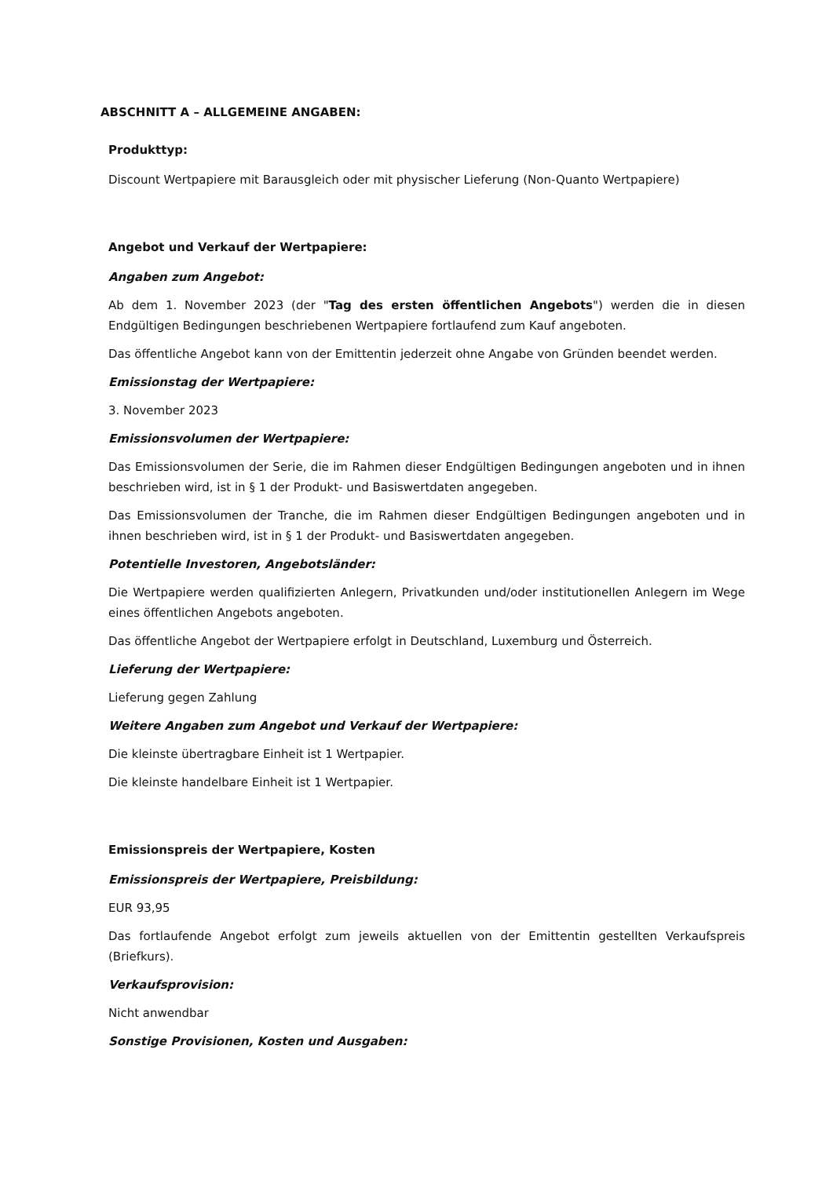ABSCHNITT A – ALLGEMEINE ANGABEN:
Produkttyp:
Discount Wertpapiere mit Barausgleich oder mit physischer Lieferung (Non-Quanto Wertpapiere)
Angebot und Verkauf der Wertpapiere:
Angaben zum Angebot:
Ab dem 1. November 2023 (der "Tag des ersten öffentlichen Angebots") werden die in diesen Endgültigen Bedingungen beschriebenen Wertpapiere fortlaufend zum Kauf angeboten.
Das öffentliche Angebot kann von der Emittentin jederzeit ohne Angabe von Gründen beendet werden.
Emissionstag der Wertpapiere:
3. November 2023
Emissionsvolumen der Wertpapiere:
Das Emissionsvolumen der Serie, die im Rahmen dieser Endgültigen Bedingungen angeboten und in ihnen beschrieben wird, ist in § 1 der Produkt- und Basiswertdaten angegeben.
Das Emissionsvolumen der Tranche, die im Rahmen dieser Endgültigen Bedingungen angeboten und in ihnen beschrieben wird, ist in § 1 der Produkt- und Basiswertdaten angegeben.
Potentielle Investoren, Angebotsländer:
Die Wertpapiere werden qualifizierten Anlegern, Privatkunden und/oder institutionellen Anlegern im Wege eines öffentlichen Angebots angeboten.
Das öffentliche Angebot der Wertpapiere erfolgt in Deutschland, Luxemburg und Österreich.
Lieferung der Wertpapiere:
Lieferung gegen Zahlung
Weitere Angaben zum Angebot und Verkauf der Wertpapiere:
Die kleinste übertragbare Einheit ist 1 Wertpapier.
Die kleinste handelbare Einheit ist 1 Wertpapier.
Emissionspreis der Wertpapiere, Kosten
Emissionspreis der Wertpapiere, Preisbildung:
EUR 93,95
Das fortlaufende Angebot erfolgt zum jeweils aktuellen von der Emittentin gestellten Verkaufspreis (Briefkurs).
Verkaufsprovision:
Nicht anwendbar
Sonstige Provisionen, Kosten und Ausgaben: